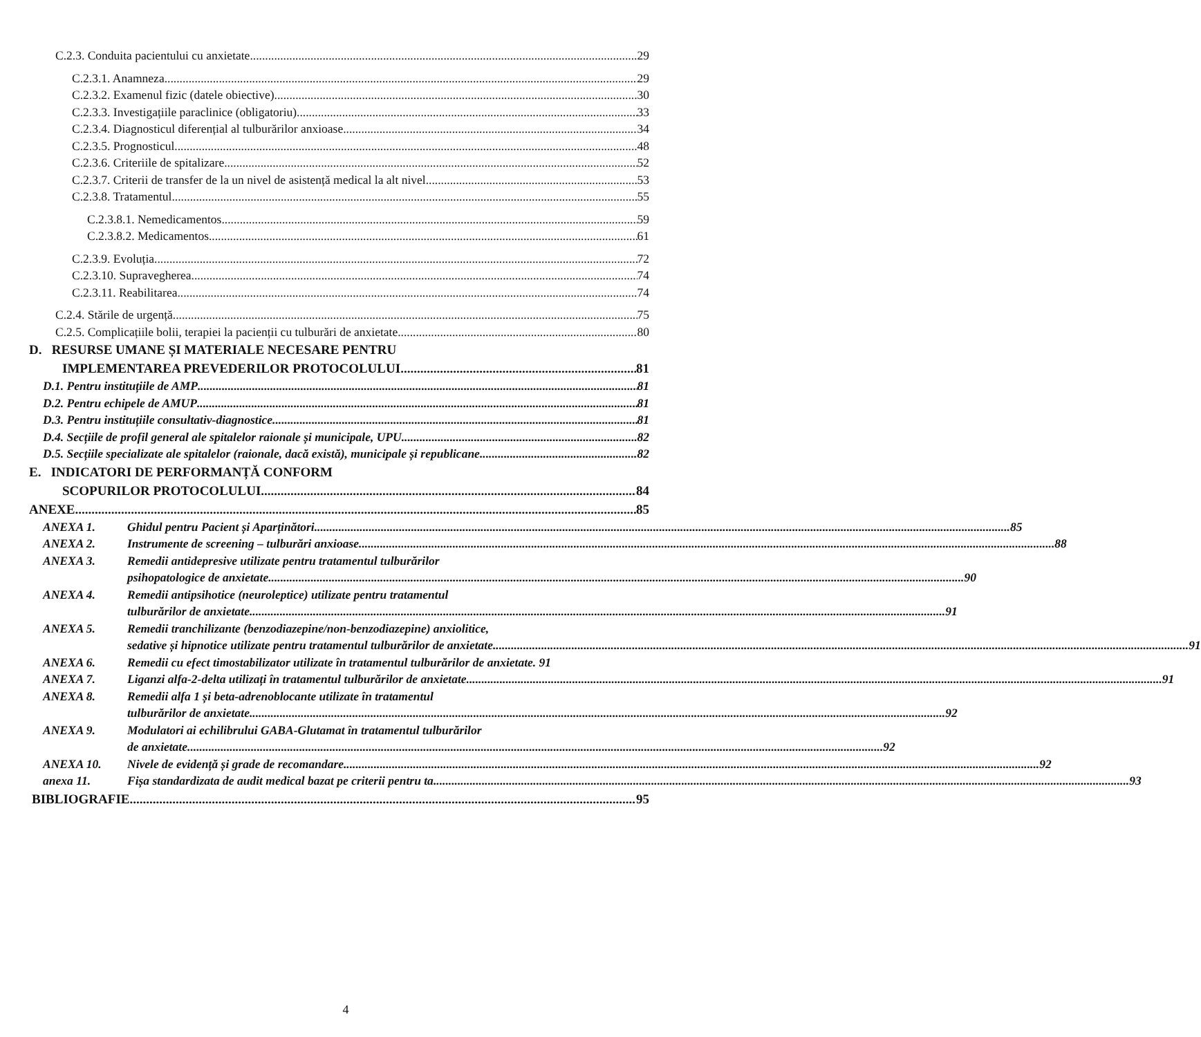C.2.3. Conduita pacientului cu anxietate 29
C.2.3.1. Anamneza 29
C.2.3.2. Examenul fizic (datele obiective) 30
C.2.3.3. Investigațiile paraclinice (obligatoriu) 33
C.2.3.4. Diagnosticul diferențial al tulburărilor anxioase 34
C.2.3.5. Prognosticul 48
C.2.3.6. Criteriile de spitalizare 52
C.2.3.7. Criterii de transfer de la un nivel de asistență medical la alt nivel 53
C.2.3.8. Tratamentul 55
C.2.3.8.1. Nemedicamentos 59
C.2.3.8.2. Medicamentos 61
C.2.3.9. Evoluția 72
C.2.3.10. Supravegherea 74
C.2.3.11. Reabilitarea 74
C.2.4. Stările de urgență 75
C.2.5. Complicațiile bolii, terapiei la pacienții cu tulburări de anxietate 80
D. RESURSE UMANE ȘI MATERIALE NECESARE PENTRU
IMPLEMENTAREA PREVEDERILOR PROTOCOLULUI 81
D.1. Pentru instituțiile de AMP 81
D.2. Pentru echipele de AMUP 81
D.3. Pentru instituțiile consultativ-diagnostice 81
D.4. Secțiile de profil general ale spitalelor raionale și municipale, UPU 82
D.5. Secțiile specializate ale spitalelor (raionale, dacă există), municipale și republicane 82
E. INDICATORI DE PERFORMANȚĂ CONFORM
SCOPURILOR PROTOCOLULUI 84
ANEXE 85
ANEXA 1.
Ghidul pentru Pacient și Aparținători 85
ANEXA 2.
Instrumente de screening – tulburări anxioase 88
ANEXA 3. Remedii antidepresive utilizate pentru tratamentul tulburărilor
psihopatologice de anxietate 90
ANEXA 4. Remedii antipsihotice (neuroleptice) utilizate pentru tratamentul
tulburărilor de anxietate 91
ANEXA 5. Remedii tranchilizante (benzodiazepine/non-benzodiazepine) anxiolitice,
sedative și hipnotice utilizate pentru tratamentul tulburărilor de anxietate 91
ANEXA 6. Remedii cu efect timostabilizator utilizate în tratamentul tulburărilor de anxietate. 91
ANEXA 7.
Liganzi alfa-2-delta utilizați în tratamentul tulburărilor de anxietate 91
ANEXA 8. Remedii alfa 1 și beta-adrenoblocante utilizate în tratamentul
tulburărilor de anxietate 92
ANEXA 9. Modulatori ai echilibrului GABA-Glutamat în tratamentul tulburărilor
de anxietate 92
ANEXA 10.
Nivele de evidență și grade de recomandare 92
anexa 11.
Fișa standardizata de audit medical bazat pe criterii pentru ta 93
BIBLIOGRAFIE 95
4